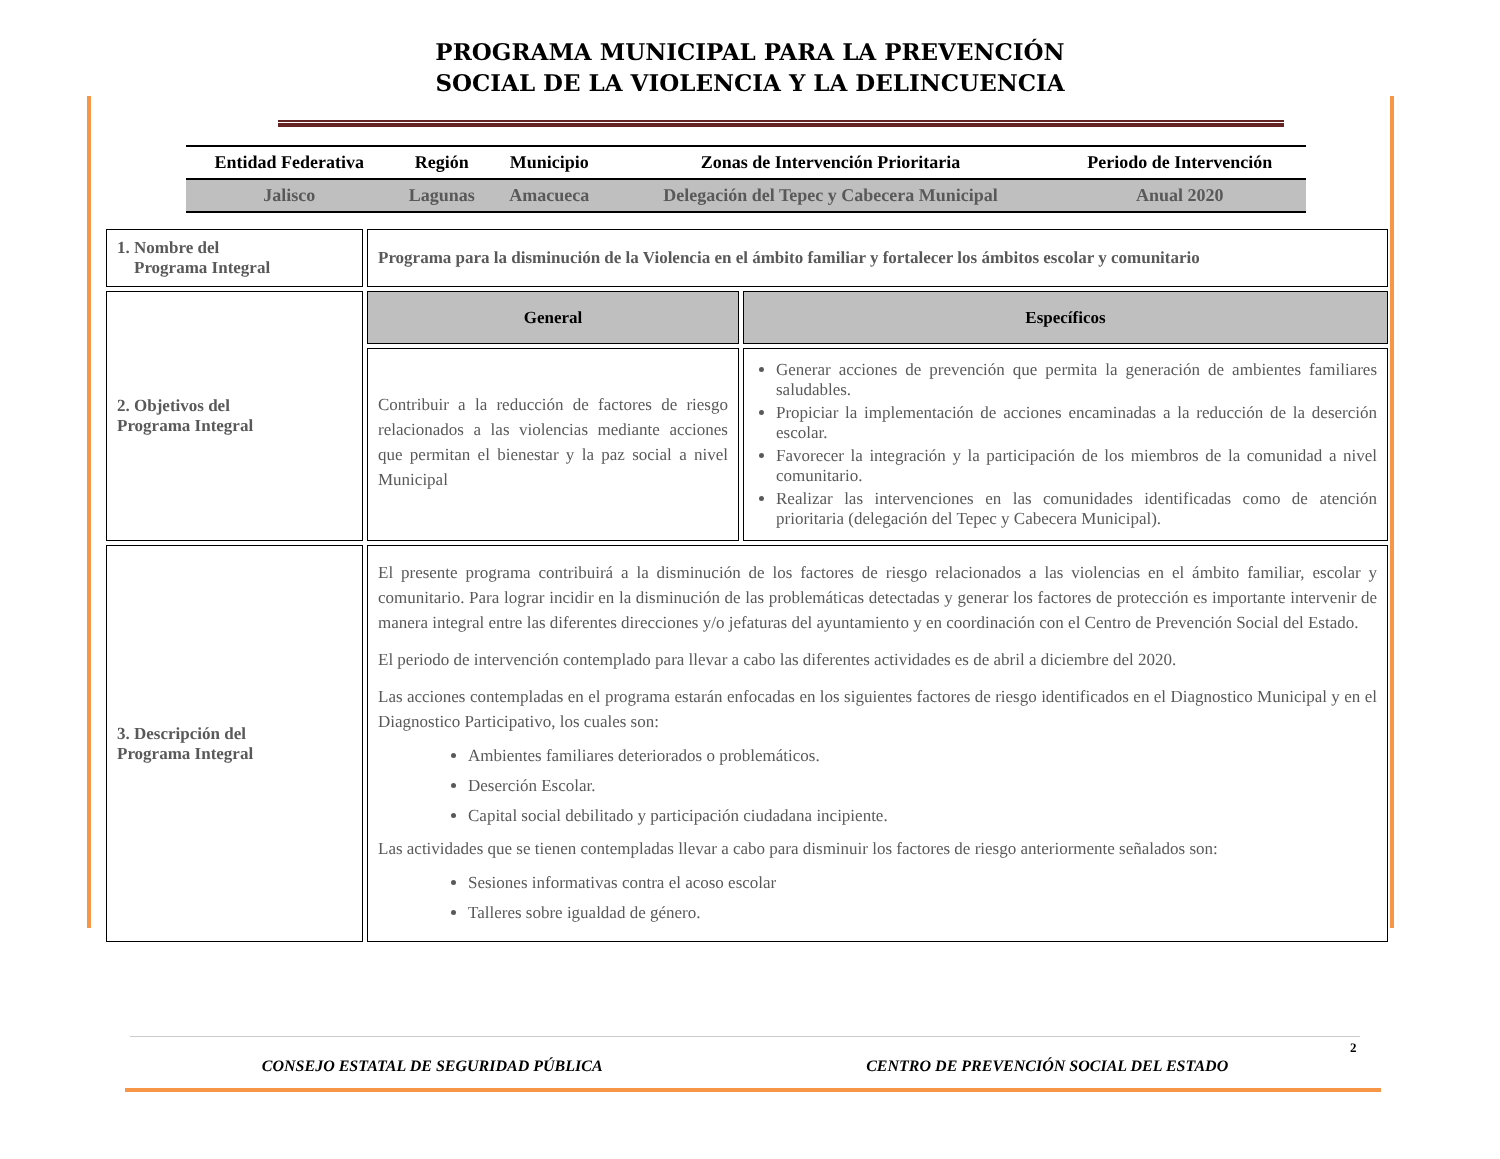PROGRAMA MUNICIPAL PARA LA PREVENCIÓN
SOCIAL DE LA VIOLENCIA Y LA DELINCUENCIA
| Entidad Federativa | Región | Municipio | Zonas de Intervención Prioritaria | Periodo de Intervención |
| --- | --- | --- | --- | --- |
| Jalisco | Lagunas | Amacueca | Delegación del Tepec y Cabecera Municipal | Anual 2020 |
| 1. Nombre del Programa Integral | Programa para la disminución de la Violencia en el ámbito familiar y fortalecer los ámbitos escolar y comunitario | |
| 2. Objetivos del Programa Integral | General | Específicos |
| | Contribuir a la reducción de factores de riesgo relacionados a las violencias mediante acciones que permitan el bienestar y la paz social a nivel Municipal | Generar acciones de prevención que permita la generación de ambientes familiares saludables. Propiciar la implementación de acciones encaminadas a la reducción de la deserción escolar. Favorecer la integración y la participación de los miembros de la comunidad a nivel comunitario. Realizar las intervenciones en las comunidades identificadas como de atención prioritaria (delegación del Tepec y Cabecera Municipal). |
| 3. Descripción del Programa Integral | El presente programa contribuirá a la disminución de los factores de riesgo relacionados a las violencias en el ámbito familiar, escolar y comunitario. Para lograr incidir en la disminución de las problemáticas detectadas y generar los factores de protección es importante intervenir de manera integral entre las diferentes direcciones y/o jefaturas del ayuntamiento y en coordinación con el Centro de Prevención Social del Estado. El periodo de intervención contemplado para llevar a cabo las diferentes actividades es de abril a diciembre del 2020. Las acciones contempladas en el programa estarán enfocadas en los siguientes factores de riesgo identificados en el Diagnostico Municipal y en el Diagnostico Participativo, los cuales son: Ambientes familiares deteriorados o problemáticos. Deserción Escolar. Capital social debilitado y participación ciudadana incipiente. Las actividades que se tienen contempladas llevar a cabo para disminuir los factores de riesgo anteriormente señalados son: Sesiones informativas contra el acoso escolar Talleres sobre igualdad de género. | |
2
CONSEJO ESTATAL DE SEGURIDAD PÚBLICA CENTRO DE PREVENCIÓN SOCIAL DEL ESTADO